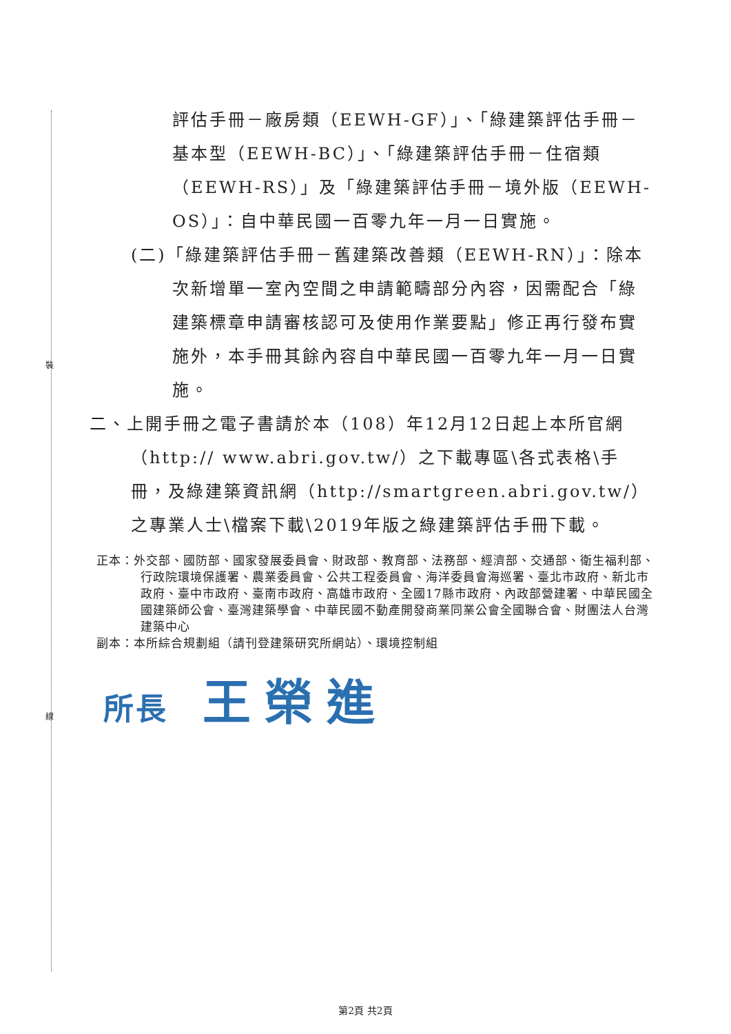裝
線
評估手冊－廠房類（EEWH-GF）」、「綠建築評估手冊－基本型（EEWH-BC）」、「綠建築評估手冊－住宿類（EEWH-RS）」及「綠建築評估手冊－境外版（EEWH-OS）」：自中華民國一百零九年一月一日實施。
(二)「綠建築評估手冊－舊建築改善類（EEWH-RN）」：除本次新增單一室內空間之申請範疇部分內容，因需配合「綠建築標章申請審核認可及使用作業要點」修正再行發布實施外，本手冊其餘內容自中華民國一百零九年一月一日實施。
二、上開手冊之電子書請於本（108）年12月12日起上本所官網（http:// www.abri.gov.tw/）之下載專區\各式表格\手冊，及綠建築資訊網（http://smartgreen.abri.gov.tw/）之專業人士\檔案下載\2019年版之綠建築評估手冊下載。
正本：外交部、國防部、國家發展委員會、財政部、教育部、法務部、經濟部、交通部、衛生福利部、行政院環境保護署、農業委員會、公共工程委員會、海洋委員會海巡署、臺北市政府、新北市政府、臺中市政府、臺南市政府、高雄市政府、全國17縣市政府、內政部營建署、中華民國全國建築師公會、臺灣建築學會、中華民國不動產開發商業同業公會全國聯合會、財團法人台灣建築中心
副本：本所綜合規劃組（請刊登建築研究所網站）、環境控制組
所長 王榮進
第2頁 共2頁